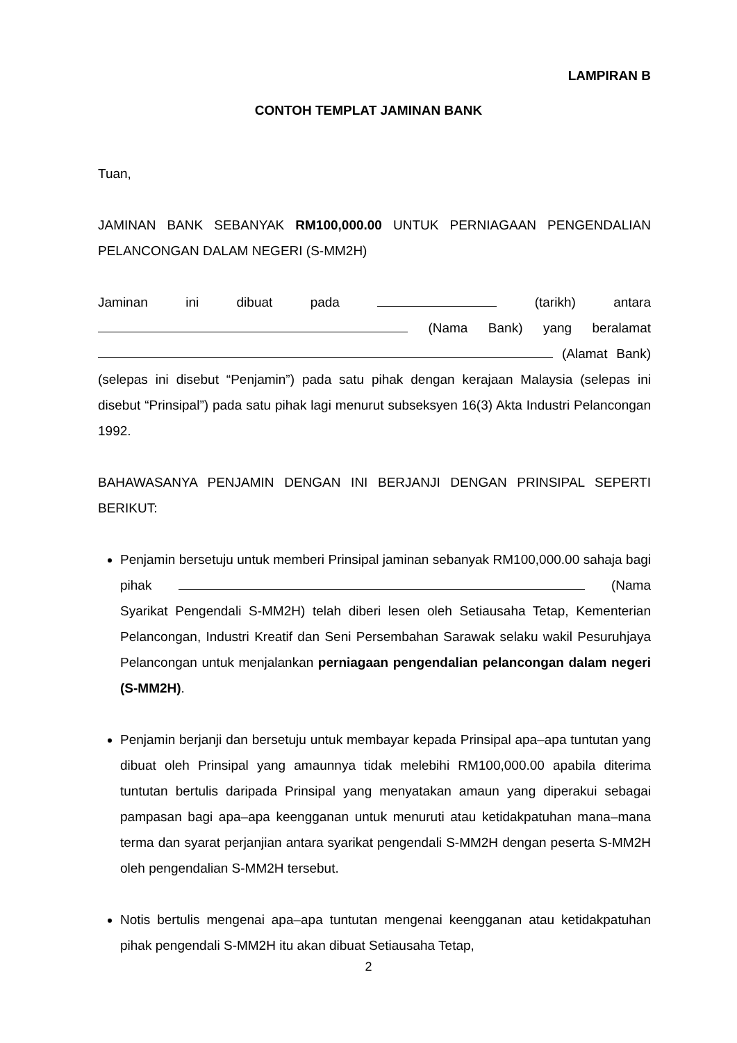LAMPIRAN B
CONTOH TEMPLAT JAMINAN BANK
Tuan,
JAMINAN BANK SEBANYAK RM100,000.00 UNTUK PERNIAGAAN PENGENDALIAN PELANCONGAN DALAM NEGERI (S-MM2H)
Jaminan ini dibuat pada (tarikh) antara (Nama Bank) yang beralamat (Alamat Bank) (selepas ini disebut “Penjamin”) pada satu pihak dengan kerajaan Malaysia (selepas ini disebut “Prinsipal”) pada satu pihak lagi menurut subseksyen 16(3) Akta Industri Pelancongan 1992.
BAHAWASANYA PENJAMIN DENGAN INI BERJANJI DENGAN PRINSIPAL SEPERTI BERIKUT:
Penjamin bersetuju untuk memberi Prinsipal jaminan sebanyak RM100,000.00 sahaja bagi pihak (Nama Syarikat Pengendali S-MM2H) telah diberi lesen oleh Setiausaha Tetap, Kementerian Pelancongan, Industri Kreatif dan Seni Persembahan Sarawak selaku wakil Pesuruhjaya Pelancongan untuk menjalankan perniagaan pengendalian pelancongan dalam negeri (S-MM2H).
Penjamin berjanji dan bersetuju untuk membayar kepada Prinsipal apa–apa tuntutan yang dibuat oleh Prinsipal yang amaunnya tidak melebihi RM100,000.00 apabila diterima tuntutan bertulis daripada Prinsipal yang menyatakan amaun yang diperakui sebagai pampasan bagi apa–apa keengganan untuk menuruti atau ketidakpatuhan mana–mana terma dan syarat perjanjian antara syarikat pengendali S-MM2H dengan peserta S-MM2H oleh pengendalian S-MM2H tersebut.
Notis bertulis mengenai apa–apa tuntutan mengenai keengganan atau ketidakpatuhan pihak pengendali S-MM2H itu akan dibuat Setiausaha Tetap,
2